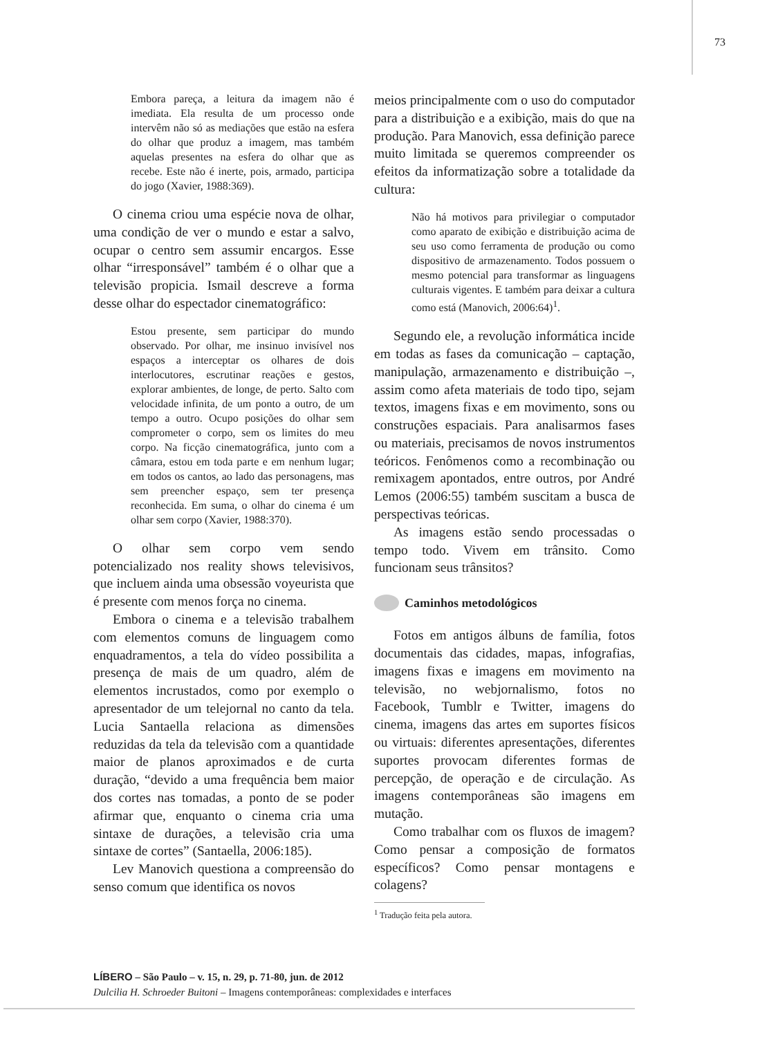73
Embora pareça, a leitura da imagem não é imediata. Ela resulta de um processo onde intervêm não só as mediações que estão na esfera do olhar que produz a imagem, mas também aquelas presentes na esfera do olhar que as recebe. Este não é inerte, pois, armado, participa do jogo (Xavier, 1988:369).
O cinema criou uma espécie nova de olhar, uma condição de ver o mundo e estar a salvo, ocupar o centro sem assumir encargos. Esse olhar “irresponsável” também é o olhar que a televisão propicia. Ismail descreve a forma desse olhar do espectador cinematográfico:
Estou presente, sem participar do mundo observado. Por olhar, me insinuo invisível nos espaços a interceptar os olhares de dois interlocutores, escrutinar reações e gestos, explorar ambientes, de longe, de perto. Salto com velocidade infinita, de um ponto a outro, de um tempo a outro. Ocupo posições do olhar sem comprometer o corpo, sem os limites do meu corpo. Na ficção cinematográfica, junto com a câmara, estou em toda parte e em nenhum lugar; em todos os cantos, ao lado das personagens, mas sem preencher espaço, sem ter presença reconhecida. Em suma, o olhar do cinema é um olhar sem corpo (Xavier, 1988:370).
O olhar sem corpo vem sendo potencializado nos reality shows televisivos, que incluem ainda uma obsessão voyeurista que é presente com menos força no cinema.
Embora o cinema e a televisão trabalhem com elementos comuns de linguagem como enquadramentos, a tela do vídeo possibilita a presença de mais de um quadro, além de elementos incrustados, como por exemplo o apresentador de um telejornal no canto da tela. Lucia Santaella relaciona as dimensões reduzidas da tela da televisão com a quantidade maior de planos aproximados e de curta duração, “devido a uma frequência bem maior dos cortes nas tomadas, a ponto de se poder afirmar que, enquanto o cinema cria uma sintaxe de durações, a televisão cria uma sintaxe de cortes” (Santaella, 2006:185).
Lev Manovich questiona a compreensão do senso comum que identifica os novos
meios principalmente com o uso do computador para a distribuição e a exibição, mais do que na produção. Para Manovich, essa definição parece muito limitada se queremos compreender os efeitos da informatização sobre a totalidade da cultura:
Não há motivos para privilegiar o computador como aparato de exibição e distribuição acima de seu uso como ferramenta de produção ou como dispositivo de armazenamento. Todos possuem o mesmo potencial para transformar as linguagens culturais vigentes. E também para deixar a cultura como está (Manovich, 2006:64)<sup>1</sup>.
Segundo ele, a revolução informática incide em todas as fases da comunicação – captação, manipulação, armazenamento e distribuição –, assim como afeta materiais de todo tipo, sejam textos, imagens fixas e em movimento, sons ou construções espaciais. Para analisarmos fases ou materiais, precisamos de novos instrumentos teóricos. Fenômenos como a recombinação ou remixagem apontados, entre outros, por André Lemos (2006:55) também suscitam a busca de perspectivas teóricas.
As imagens estão sendo processadas o tempo todo. Vivem em trânsito. Como funcionam seus trânsitos?
Caminhos metodológicos
Fotos em antigos álbuns de família, fotos documentais das cidades, mapas, infografias, imagens fixas e imagens em movimento na televisão, no webjornalismo, fotos no Facebook, Tumblr e Twitter, imagens do cinema, imagens das artes em suportes físicos ou virtuais: diferentes apresentações, diferentes suportes provocam diferentes formas de percepção, de operação e de circulação. As imagens contemporâneas são imagens em mutação.
Como trabalhar com os fluxos de imagem? Como pensar a composição de formatos específicos? Como pensar montagens e colagens?
<sup>1</sup> Tradução feita pela autora.
LÍBERO – São Paulo – v. 15, n. 29, p. 71-80, jun. de 2012
Dulcilia H. Schroeder Buitoni – Imagens contemporâneas: complexidades e interfaces